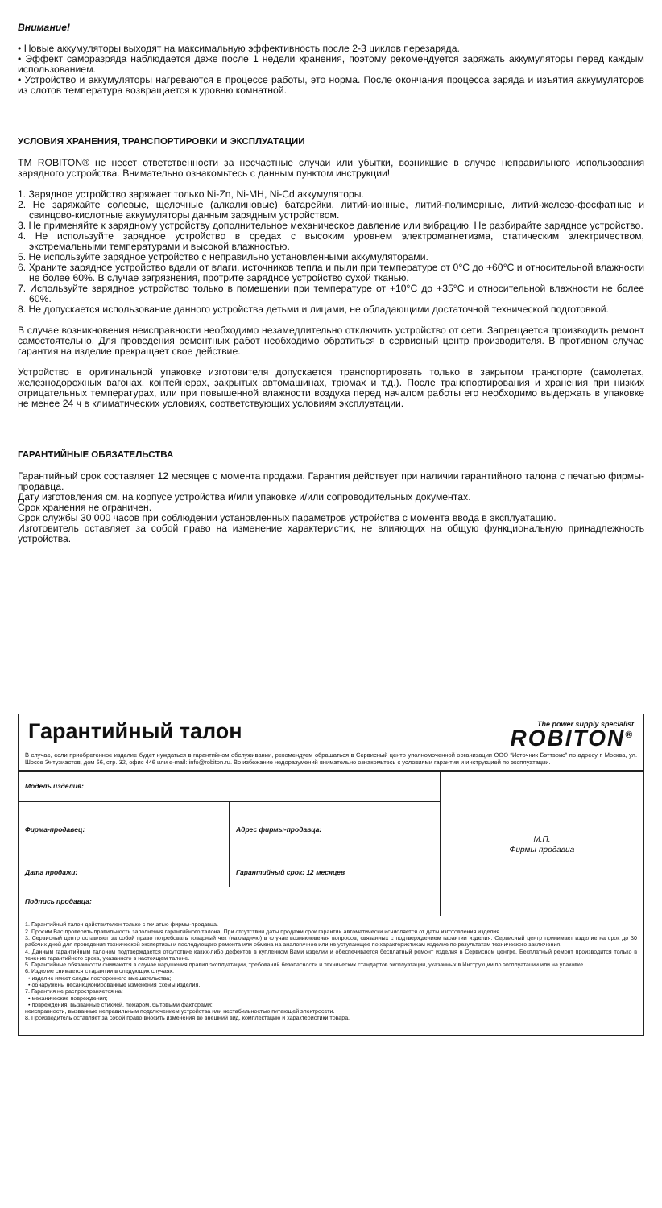Внимание!
• Новые аккумуляторы выходят на максимальную эффективность после 2-3 циклов перезаряда.
• Эффект саморазряда наблюдается даже после 1 недели хранения, поэтому рекомендуется заряжать аккумуляторы перед каждым использованием.
• Устройство и аккумуляторы нагреваются в процессе работы, это норма. После окончания процесса заряда и изъятия аккумуляторов из слотов температура возвращается к уровню комнатной.
УСЛОВИЯ ХРАНЕНИЯ, ТРАНСПОРТИРОВКИ И ЭКСПЛУАТАЦИИ
ТМ ROBITON® не несет ответственности за несчастные случаи или убытки, возникшие в случае неправильного использования зарядного устройства. Внимательно ознакомьтесь с данным пунктом инструкции!
1. Зарядное устройство заряжает только Ni-Zn, Ni-MH, Ni-Cd аккумуляторы.
2. Не заряжайте солевые, щелочные (алкалиновые) батарейки, литий-ионные, литий-полимерные, литий-железо-фосфатные и свинцово-кислотные аккумуляторы данным зарядным устройством.
3. Не применяйте к зарядному устройству дополнительное механическое давление или вибрацию. Не разбирайте зарядное устройство.
4. Не используйте зарядное устройство в средах с высоким уровнем электромагнетизма, статическим электричеством, экстремальными температурами и высокой влажностью.
5. Не используйте зарядное устройство с неправильно установленными аккумуляторами.
6. Храните зарядное устройство вдали от влаги, источников тепла и пыли при температуре от 0°С до +60°С и относительной влажности не более 60%. В случае загрязнения, протрите зарядное устройство сухой тканью.
7. Используйте зарядное устройство только в помещении при температуре от +10°С до +35°С и относительной влажности не более 60%.
8. Не допускается использование данного устройства детьми и лицами, не обладающими достаточной технической подготовкой.
В случае возникновения неисправности необходимо незамедлительно отключить устройство от сети. Запрещается производить ремонт самостоятельно. Для проведения ремонтных работ необходимо обратиться в сервисный центр производителя. В противном случае гарантия на изделие прекращает свое действие.
Устройство в оригинальной упаковке изготовителя допускается транспортировать только в закрытом транспорте (самолетах, железнодорожных вагонах, контейнерах, закрытых автомашинах, трюмах и т.д.). После транспортирования и хранения при низких отрицательных температурах, или при повышенной влажности воздуха перед началом работы его необходимо выдержать в упаковке не менее 24 ч в климатических условиях, соответствующих условиям эксплуатации.
ГАРАНТИЙНЫЕ ОБЯЗАТЕЛЬСТВА
Гарантийный срок составляет 12 месяцев с момента продажи. Гарантия действует при наличии гарантийного талона с печатью фирмы-продавца.
Дату изготовления см. на корпусе устройства и/или упаковке и/или сопроводительных документах.
Срок хранения не ограничен.
Срок службы 30 000 часов при соблюдении установленных параметров устройства с момента ввода в эксплуатацию.
Изготовитель оставляет за собой право на изменение характеристик, не влияющих на общую функциональную принадлежность устройства.
Гарантийный талон
The power supply specialist
ROBITON<sup>®</sup>
В случае, если приобретенное изделие будет нуждаться в гарантийном обслуживании, рекомендуем обращаться в Сервисный центр уполномоченной организации ООО “Источник Бэттэрис” по адресу г. Москва, ул. Шоссе Энтузиастов, дом 56, стр. 32, офис 446 или e-mail: info@robiton.ru. Во избежание недоразумений внимательно ознакомьтесь с условиями гарантии и инструкцией по эксплуатации.
| Модель изделия: | | М.П. Фирмы-продавца |
| Фирма-продавец: | Адрес фирмы-продавца: | |
| Дата продажи: | Гарантийный срок: 12 месяцев | |
| Подпись продавца: | | |
1. Гарантийный талон действителен только с печатью фирмы-продавца.
2. Просим Вас проверить правильность заполнения гарантийного талона. При отсутствии даты продажи срок гарантии автоматически исчисляется от даты изготовления изделия.
3. Сервисный центр оставляет за собой право потребовать товарный чек (накладную) в случае возникновения вопросов, связанных с подтверждением гарантии изделия. Сервисный центр принимает изделие на срок до 30 рабочих дней для проведения технической экспертизы и последующего ремонта или обмена на аналогичное или не уступающее по характеристикам изделие по результатам технического заключения.
4. Данным гарантийным талоном подтверждается отсутствие каких-либо дефектов в купленном Вами изделии и обеспечивается бесплатный ремонт изделия в Сервисном центре. Бесплатный ремонт производится только в течение гарантийного срока, указанного в настоящем талоне.
5. Гарантийные обязанности снимаются в случае нарушения правил эксплуатации, требований безопасности и технических стандартов эксплуатации, указанных в Инструкции по эксплуатации или на упаковке.
6. Изделие снимается с гарантии в следующих случаях:
• изделие имеет следы постороннего вмешательства;
• обнаружены несанкционированные изменения схемы изделия.
7. Гарантия не распространяется на:
• механические повреждения;
• повреждения, вызванные стихией, пожаром, бытовыми факторами;
неисправности, вызванные неправильным подключением устройства или нестабильностью питающей электросети.
8. Производитель оставляет за собой право вносить изменения во внешний вид, комплектацию и характеристики товара.